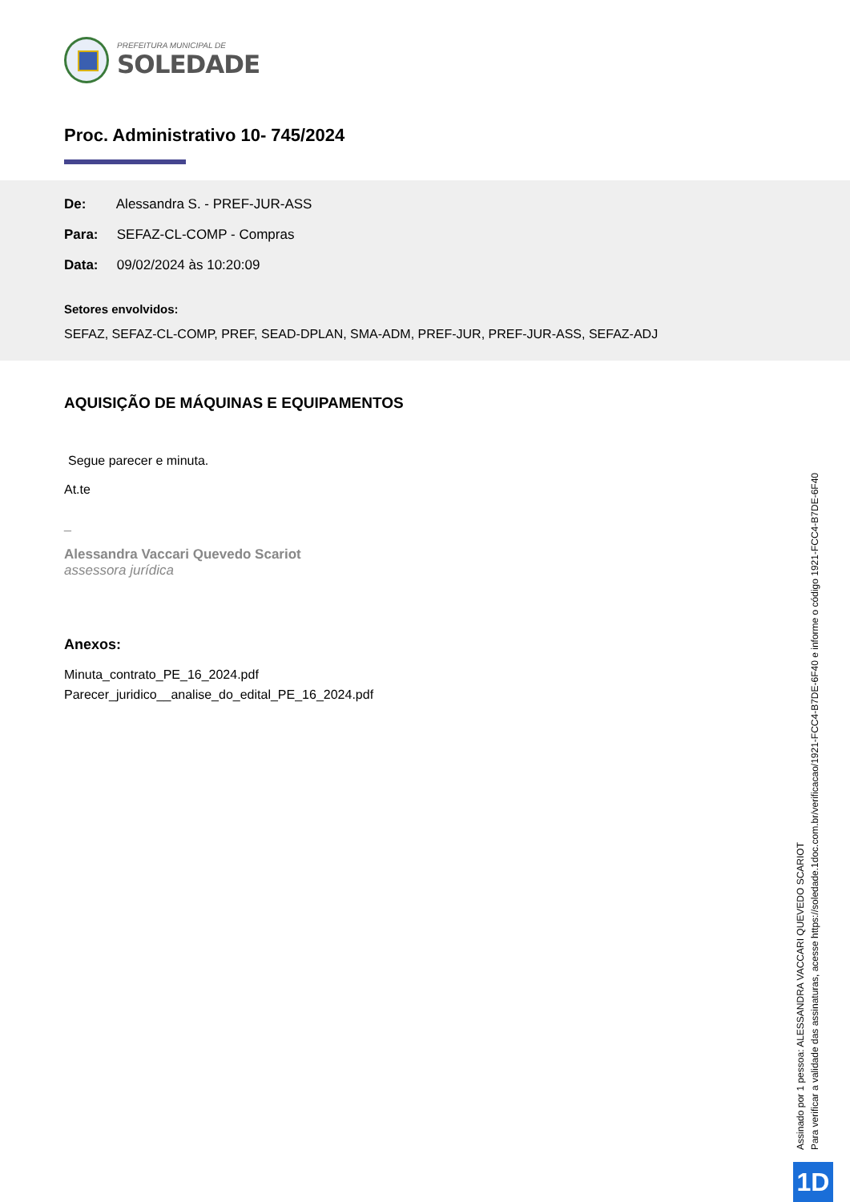PREFEITURA MUNICIPAL DE
SOLEDADE
Proc. Administrativo 10- 745/2024
De: Alessandra S. - PREF-JUR-ASS
Para: SEFAZ-CL-COMP - Compras
Data: 09/02/2024 às 10:20:09
Setores envolvidos:
SEFAZ, SEFAZ-CL-COMP, PREF, SEAD-DPLAN, SMA-ADM, PREF-JUR, PREF-JUR-ASS, SEFAZ-ADJ
AQUISIÇÃO DE MÁQUINAS E EQUIPAMENTOS
Segue parecer e minuta.
At.te
_
Alessandra Vaccari Quevedo Scariot
assessora jurídica
Anexos:
Minuta_contrato_PE_16_2024.pdf
Parecer_juridico__analise_do_edital_PE_16_2024.pdf
Assinado por 1 pessoa: ALESSANDRA VACCARI QUEVEDO SCARIOT
Para verificar a validade das assinaturas, acesse https://soledade.1doc.com.br/verificacao/1921-FCC4-B7DE-6F40 e informe o código 1921-FCC4-B7DE-6F40
1D